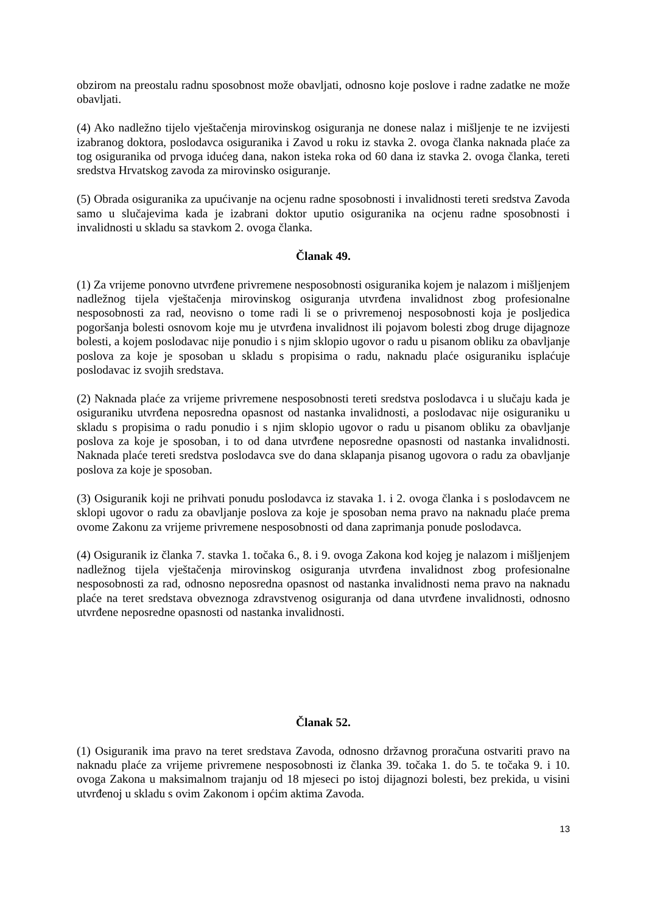obzirom na preostalu radnu sposobnost može obavljati, odnosno koje poslove i radne zadatke ne može obavljati.
(4) Ako nadležno tijelo vještačenja mirovinskog osiguranja ne donese nalaz i mišljenje te ne izvijesti izabranog doktora, poslodavca osiguranika i Zavod u roku iz stavka 2. ovoga članka naknada plaće za tog osiguranika od prvoga idućeg dana, nakon isteka roka od 60 dana iz stavka 2. ovoga članka, tereti sredstva Hrvatskog zavoda za mirovinsko osiguranje.
(5) Obrada osiguranika za upućivanje na ocjenu radne sposobnosti i invalidnosti tereti sredstva Zavoda samo u slučajevima kada je izabrani doktor uputio osiguranika na ocjenu radne sposobnosti i invalidnosti u skladu sa stavkom 2. ovoga članka.
Članak 49.
(1) Za vrijeme ponovno utvrđene privremene nesposobnosti osiguranika kojem je nalazom i mišljenjem nadležnog tijela vještačenja mirovinskog osiguranja utvrđena invalidnost zbog profesionalne nesposobnosti za rad, neovisno o tome radi li se o privremenoj nesposobnosti koja je posljedica pogoršanja bolesti osnovom koje mu je utvrđena invalidnost ili pojavom bolesti zbog druge dijagnoze bolesti, a kojem poslodavac nije ponudio i s njim sklopio ugovor o radu u pisanom obliku za obavljanje poslova za koje je sposoban u skladu s propisima o radu, naknadu plaće osiguraniku isplaćuje poslodavac iz svojih sredstava.
(2) Naknada plaće za vrijeme privremene nesposobnosti tereti sredstva poslodavca i u slučaju kada je osiguraniku utvrđena neposredna opasnost od nastanka invalidnosti, a poslodavac nije osiguraniku u skladu s propisima o radu ponudio i s njim sklopio ugovor o radu u pisanom obliku za obavljanje poslova za koje je sposoban, i to od dana utvrđene neposredne opasnosti od nastanka invalidnosti. Naknada plaće tereti sredstva poslodavca sve do dana sklapanja pisanog ugovora o radu za obavljanje poslova za koje je sposoban.
(3) Osiguranik koji ne prihvati ponudu poslodavca iz stavaka 1. i 2. ovoga članka i s poslodavcem ne sklopi ugovor o radu za obavljanje poslova za koje je sposoban nema pravo na naknadu plaće prema ovome Zakonu za vrijeme privremene nesposobnosti od dana zaprimanja ponude poslodavca.
(4) Osiguranik iz članka 7. stavka 1. točaka 6., 8. i 9. ovoga Zakona kod kojeg je nalazom i mišljenjem nadležnog tijela vještačenja mirovinskog osiguranja utvrđena invalidnost zbog profesionalne nesposobnosti za rad, odnosno neposredna opasnost od nastanka invalidnosti nema pravo na naknadu plaće na teret sredstava obveznoga zdravstvenog osiguranja od dana utvrđene invalidnosti, odnosno utvrđene neposredne opasnosti od nastanka invalidnosti.
Članak 52.
(1) Osiguranik ima pravo na teret sredstava Zavoda, odnosno državnog proračuna ostvariti pravo na naknadu plaće za vrijeme privremene nesposobnosti iz članka 39. točaka 1. do 5. te točaka 9. i 10. ovoga Zakona u maksimalnom trajanju od 18 mjeseci po istoj dijagnozi bolesti, bez prekida, u visini utvrđenoj u skladu s ovim Zakonom i općim aktima Zavoda.
13